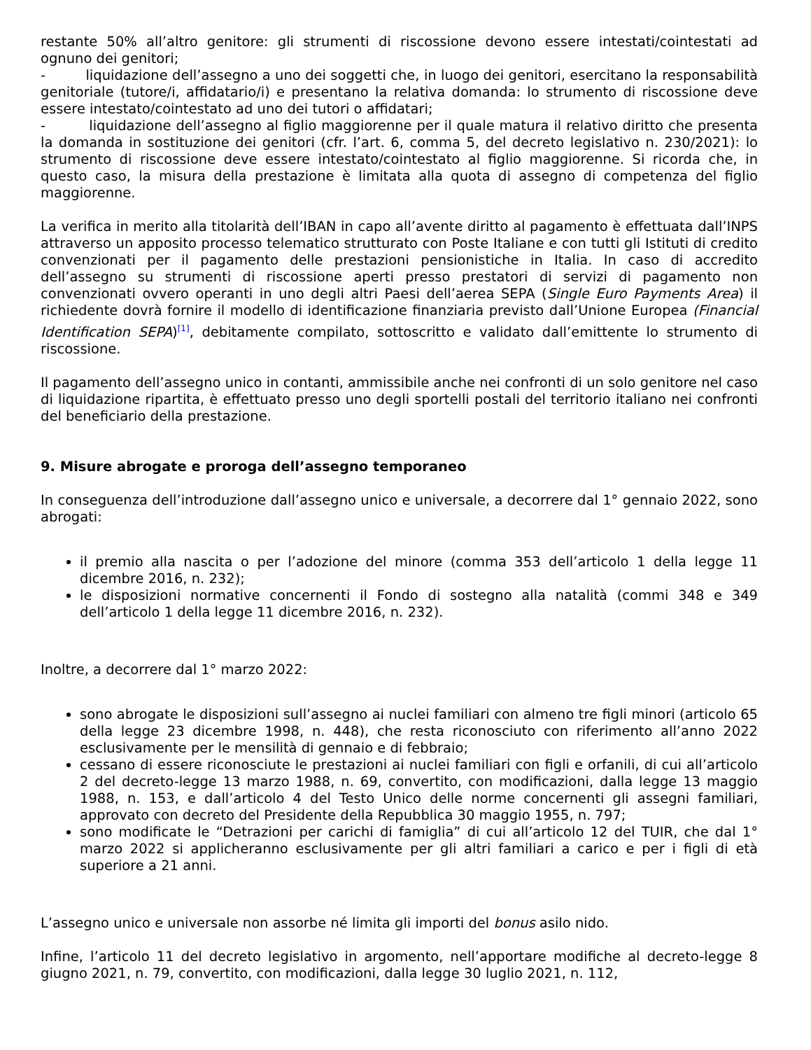restante 50% all’altro genitore: gli strumenti di riscossione devono essere intestati/cointestati ad ognuno dei genitori;
- liquidazione dell’assegno a uno dei soggetti che, in luogo dei genitori, esercitano la responsabilità genitoriale (tutore/i, affidatario/i) e presentano la relativa domanda: lo strumento di riscossione deve essere intestato/cointestato ad uno dei tutori o affidatari;
- liquidazione dell’assegno al figlio maggiorenne per il quale matura il relativo diritto che presenta la domanda in sostituzione dei genitori (cfr. l’art. 6, comma 5, del decreto legislativo n. 230/2021): lo strumento di riscossione deve essere intestato/cointestato al figlio maggiorenne. Si ricorda che, in questo caso, la misura della prestazione è limitata alla quota di assegno di competenza del figlio maggiorenne.
La verifica in merito alla titolarità dell’IBAN in capo all’avente diritto al pagamento è effettuata dall’INPS attraverso un apposito processo telematico strutturato con Poste Italiane e con tutti gli Istituti di credito convenzionati per il pagamento delle prestazioni pensionistiche in Italia. In caso di accredito dell’assegno su strumenti di riscossione aperti presso prestatori di servizi di pagamento non convenzionati ovvero operanti in uno degli altri Paesi dell’aerea SEPA (Single Euro Payments Area) il richiedente dovrà fornire il modello di identificazione finanziaria previsto dall’Unione Europea (Financial Identification SEPA)<sup>[1]</sup>, debitamente compilato, sottoscritto e validato dall’emittente lo strumento di riscossione.
Il pagamento dell’assegno unico in contanti, ammissibile anche nei confronti di un solo genitore nel caso di liquidazione ripartita, è effettuato presso uno degli sportelli postali del territorio italiano nei confronti del beneficiario della prestazione.
9. Misure abrogate e proroga dell’assegno temporaneo
In conseguenza dell’introduzione dall’assegno unico e universale, a decorrere dal 1° gennaio 2022, sono abrogati:
il premio alla nascita o per l’adozione del minore (comma 353 dell’articolo 1 della legge 11 dicembre 2016, n. 232);
le disposizioni normative concernenti il Fondo di sostegno alla natalità (commi 348 e 349 dell’articolo 1 della legge 11 dicembre 2016, n. 232).
Inoltre, a decorrere dal 1° marzo 2022:
sono abrogate le disposizioni sull’assegno ai nuclei familiari con almeno tre figli minori (articolo 65 della legge 23 dicembre 1998, n. 448), che resta riconosciuto con riferimento all’anno 2022 esclusivamente per le mensilità di gennaio e di febbraio;
cessano di essere riconosciute le prestazioni ai nuclei familiari con figli e orfanili, di cui all’articolo 2 del decreto-legge 13 marzo 1988, n. 69, convertito, con modificazioni, dalla legge 13 maggio 1988, n. 153, e dall’articolo 4 del Testo Unico delle norme concernenti gli assegni familiari, approvato con decreto del Presidente della Repubblica 30 maggio 1955, n. 797;
sono modificate le “Detrazioni per carichi di famiglia” di cui all’articolo 12 del TUIR, che dal 1° marzo 2022 si applicheranno esclusivamente per gli altri familiari a carico e per i figli di età superiore a 21 anni.
L’assegno unico e universale non assorbe né limita gli importi del bonus asilo nido.
Infine, l’articolo 11 del decreto legislativo in argomento, nell’apportare modifiche al decreto-legge 8 giugno 2021, n. 79, convertito, con modificazioni, dalla legge 30 luglio 2021, n. 112,